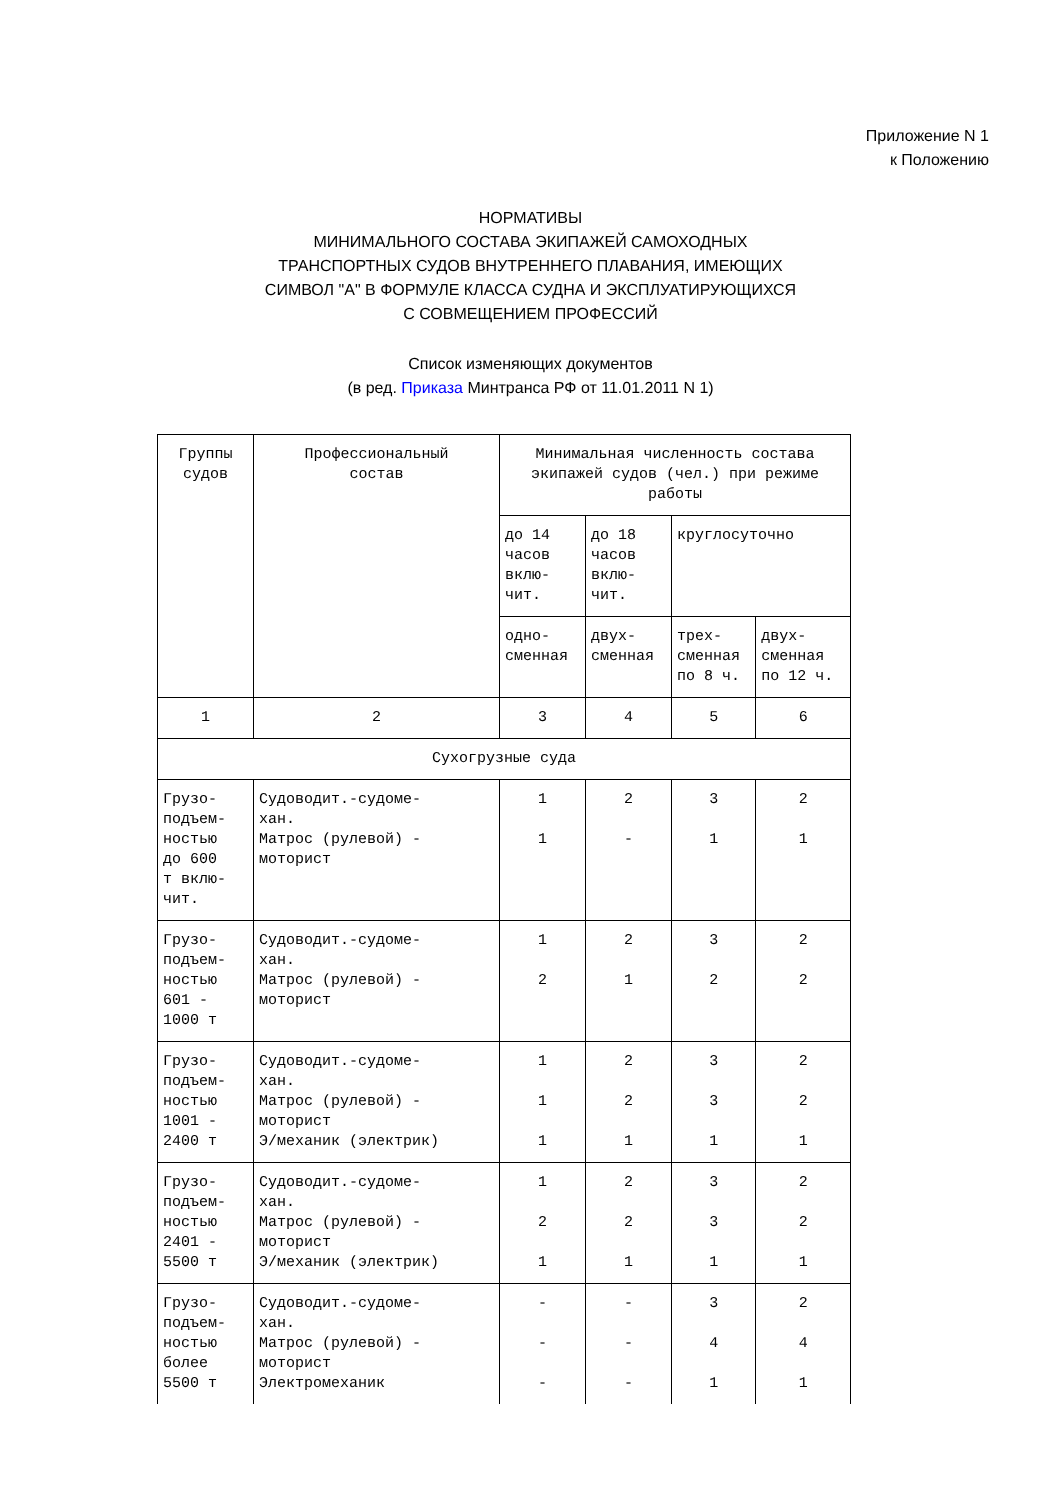Приложение N 1
к Положению
НОРМАТИВЫ
МИНИМАЛЬНОГО СОСТАВА ЭКИПАЖЕЙ САМОХОДНЫХ
ТРАНСПОРТНЫХ СУДОВ ВНУТРЕННЕГО ПЛАВАНИЯ, ИМЕЮЩИХ
СИМВОЛ "А" В ФОРМУЛЕ КЛАССА СУДНА И ЭКСПЛУАТИРУЮЩИХСЯ
С СОВМЕЩЕНИЕМ ПРОФЕССИЙ
Список изменяющих документов
(в ред. Приказа Минтранса РФ от 11.01.2011 N 1)
| Группы судов | Профессиональный состав | Минимальная численность состава экипажей судов (чел.) при режиме работы | | | |
| --- | --- | --- | --- | --- | --- |
| | | до 14 часов вклю-чит. | до 18 часов вклю-чит. | круглосуточно | |
| | | одно- сменная | двух- сменная | трех- сменная по 8 ч. | двух- сменная по 12 ч. |
| 1 | 2 | 3 | 4 | 5 | 6 |
| Сухогрузные суда | | | | | |
| Грузо- подъем- ностью до 600 т вклю- чит. | Судоводит.-судоме- хан. Матрос (рулевой) - моторист | 1 1 | 2 - | 3 1 | 2 1 |
| Грузо- подъем- ностью 601 - 1000 т | Судоводит.-судоме- хан. Матрос (рулевой) - моторист | 1 2 | 2 1 | 3 2 | 2 2 |
| Грузо- подъем- ностью 1001 - 2400 т | Судоводит.-судоме- хан. Матрос (рулевой) - моторист Э/механик (электрик) | 1 1 1 | 2 2 1 | 3 3 1 | 2 2 1 |
| Грузо- подъем- ностью 2401 - 5500 т | Судоводит.-судоме- хан. Матрос (рулевой) - моторист Э/механик (электрик) | 1 2 1 | 2 2 1 | 3 3 1 | 2 2 1 |
| Грузо- подъем- ностью более 5500 т | Судоводит.-судоме- хан. Матрос (рулевой) - моторист Электромеханик | - - - | - - - | 3 4 1 | 2 4 1 |